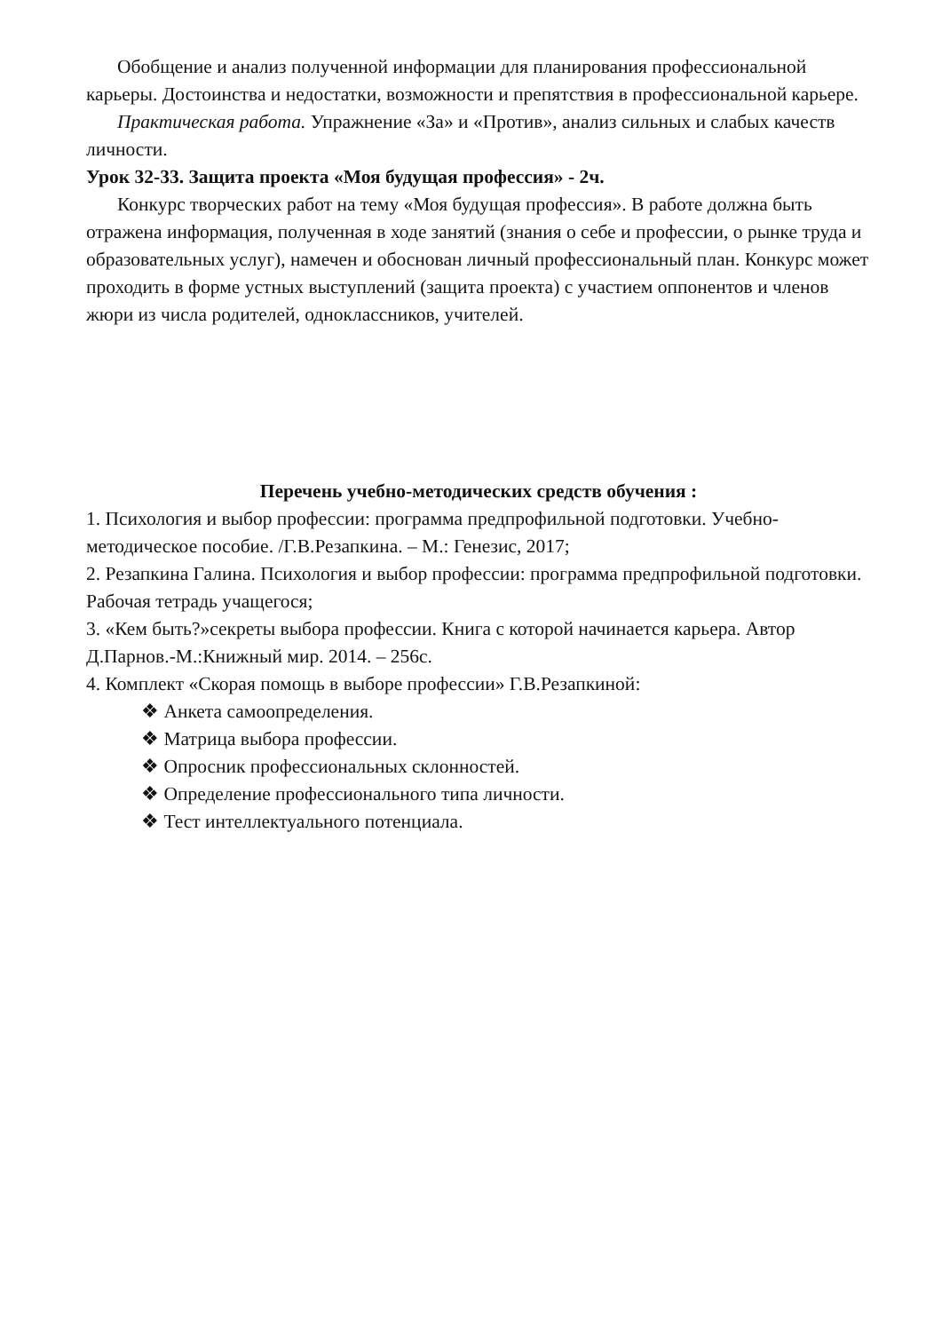Обобщение и анализ полученной информации для планирования профессиональной карьеры. Достоинства и недостатки, возможности и препятствия в профессиональной карьере.
Практическая работа. Упражнение «За» и «Против», анализ сильных и слабых качеств личности.
Урок 32-33. Защита проекта «Моя будущая профессия» - 2ч.
Конкурс творческих работ на тему «Моя будущая профессия». В работе должна быть отражена информация, полученная в ходе занятий (знания о себе и профессии, о рынке труда и образовательных услуг), намечен и обоснован личный профессиональный план. Конкурс может проходить в форме устных выступлений (защита проекта) с участием оппонентов и членов жюри из числа родителей, одноклассников, учителей.
Перечень учебно-методических средств обучения :
1. Психология и выбор профессии: программа предпрофильной подготовки. Учебно-методическое пособие. /Г.В.Резапкина. – М.: Генезис, 2017;
2. Резапкина Галина. Психология и выбор профессии: программа предпрофильной подготовки. Рабочая тетрадь учащегося;
3. «Кем быть?»секреты выбора профессии. Книга с которой начинается карьера. Автор Д.Парнов.-М.:Книжный мир. 2014. – 256с.
4. Комплект «Скорая помощь в выборе профессии» Г.В.Резапкиной:
❖ Анкета самоопределения.
❖ Матрица выбора профессии.
❖ Опросник профессиональных склонностей.
❖ Определение профессионального типа личности.
❖ Тест интеллектуального потенциала.